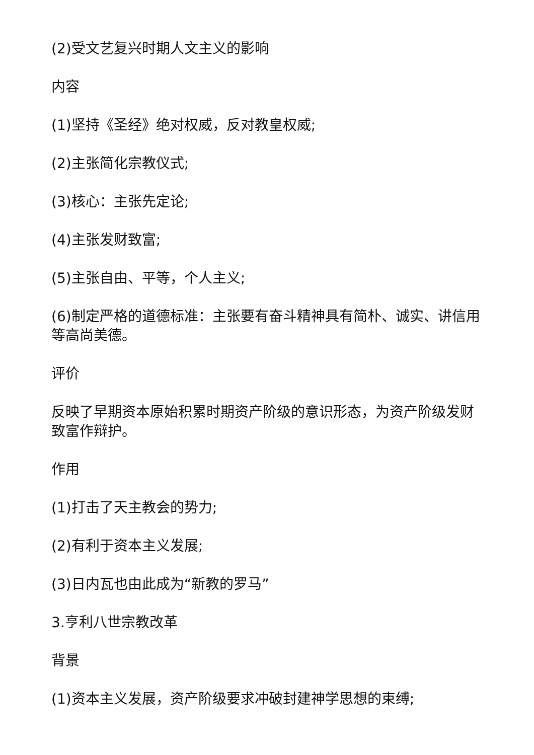(2)受文艺复兴时期人文主义的影响
内容
(1)坚持《圣经》绝对权威，反对教皇权威;
(2)主张简化宗教仪式;
(3)核心：主张先定论;
(4)主张发财致富;
(5)主张自由、平等，个人主义;
(6)制定严格的道德标准：主张要有奋斗精神具有简朴、诚实、讲信用等高尚美德。
评价
反映了早期资本原始积累时期资产阶级的意识形态，为资产阶级发财致富作辩护。
作用
(1)打击了天主教会的势力;
(2)有利于资本主义发展;
(3)日内瓦也由此成为“新教的罗马”
3.亨利八世宗教改革
背景
(1)资本主义发展，资产阶级要求冲破封建神学思想的束缚;